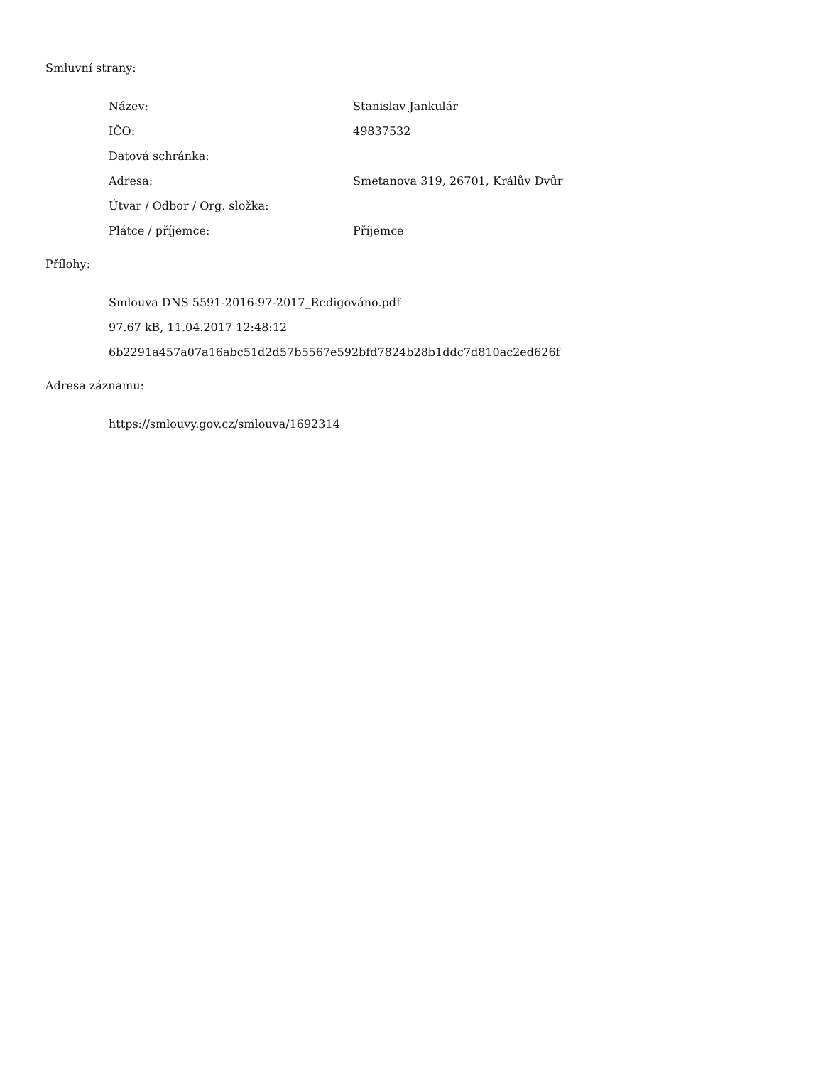Smluvní strany:
| Název: | Stanislav Jankulár |
| IČO: | 49837532 |
| Datová schránka: | |
| Adresa: | Smetanova 319, 26701, Králův Dvůr |
| Útvar / Odbor / Org. složka: | |
| Plátce / příjemce: | Příjemce |
Přílohy:
Smlouva DNS 5591-2016-97-2017_Redigováno.pdf
97.67 kB, 11.04.2017 12:48:12
6b2291a457a07a16abc51d2d57b5567e592bfd7824b28b1ddc7d810ac2ed626f
Adresa záznamu:
https://smlouvy.gov.cz/smlouva/1692314